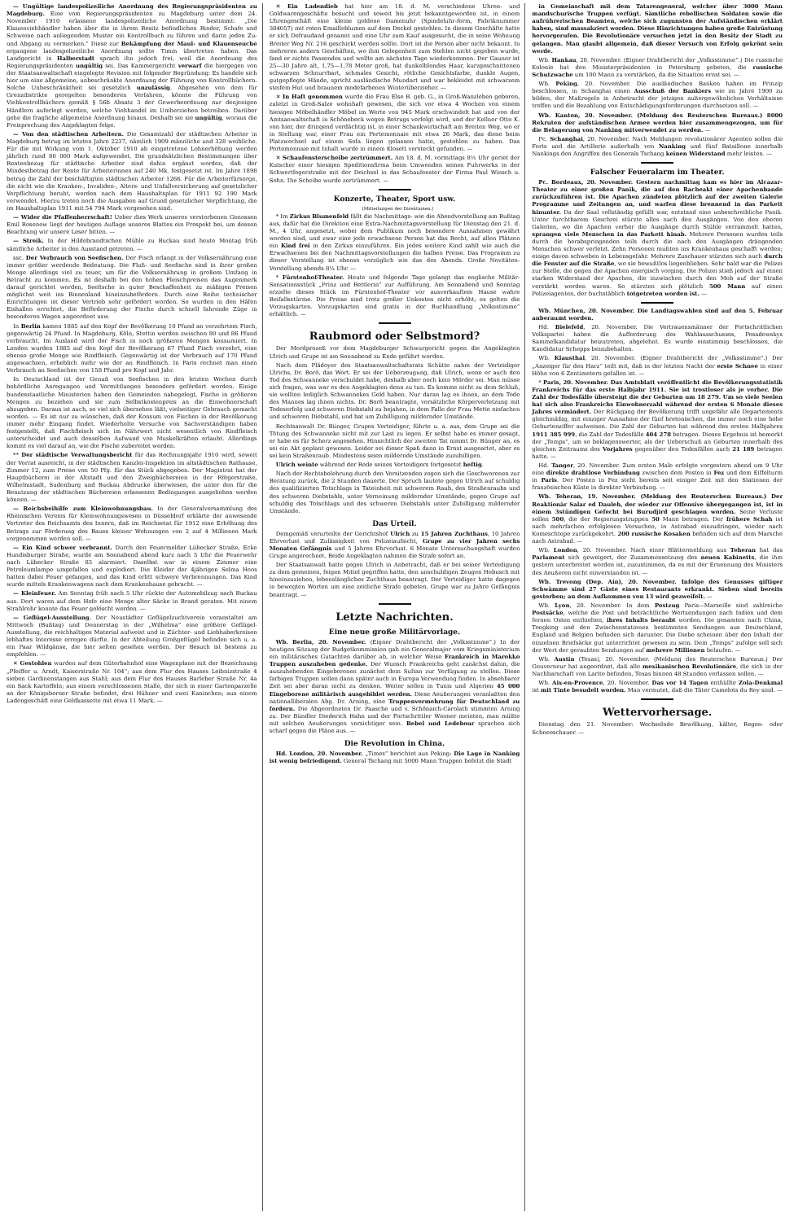— Ungültige landespolizeiliche Anordnung des Regierungspräsidenten zu Magdeburg. Eine vom Regierungspräsidenten zu Magdeburg unter dem 24. November 1910 erlassene landespolizeiliche Anordnung bestimmt: „Die Klauenviehhändler haben über die in ihrem Besitz befindlichen Rinder, Schafe und Schweine nach anliegendem Muster ein Kontrollbuch zu führen und darin jeden Zu- und Abgang zu vermerken.“ Diese zur Bekämpfung der Maul- und Klauenseuche ergangene landespolizeiliche Anordnung sollte Timm übertreten haben. Das Landgericht in Halberstadt sprach ihn jedoch frei, weil die Anordnung des Regierungspräsidenten ungültig sei. Das Kammergericht verwarf die hiergegen von der Staatsanwaltschaft eingelegte Revision mit folgender Begründung: Es handele sich hier um eine allgemeine, unbeschränkte Anordnung der Führung von Kontrollbüchern. Solche Unbeschränktheit sei gesetzlich unzulässig. Abgesehen von dem für Grenzdistrikte geregelten besonderen Verfahren, könnte die Führung von Viehkontrollbüchern gemäß § 56b Absatz 3 der Gewerbeordnung nur denjenigen Händlern auferlegt werden, welche Viehhandel im Umherziehen betreiben. Darüber gehe die fragliche allgemeine Anordnung hinaus. Deshalb sei sie ungültig, woraus die Freisprechung des Angeklagten folge.
— Von den städtischen Arbeitern. Die Gesamtzahl der städtischen Arbeiter in Magdeburg betrug im letzten Jahre 2237, nämlich 1909 männliche und 328 weibliche. Für die mit Wirkung vom 1. Oktober 1910 ab eingetretene Lohnerhöhung werden jährlich rund 80 000 Mark aufgewendet. Die grundsätzlichen Bestimmungen über Rentenbezug für städtische Arbeiter sind dahin ergänzt worden, daß der Mindestbetrag der Rente für Arbeiterinnen auf 240 Mk. festgesetzt ist. Im Jahre 1898 betrug die Zahl der beschäftigten städtischen Arbeiter 1266. Für die Arbeiterfürsorge, die nicht wie die Kranken-, Invaliden-, Alters- und Unfallversicherung auf gesetzlicher Verpflichtung beruht, werden nach dem Haushaltsplan für 1911 92 190 Mark verwendet. Hierzu treten noch die Ausgaben auf Grund gesetzlicher Verpflichtung, die im Haushaltsplan 1911 mit 54 794 Mark vorgesehen sind.
— Wider die Pfaffenherrschaft! Ueber dies Werk unseres verstorbenen Genossen Emil Rosenow liegt der heutigen Auflage unseres Blattes ein Prospekt bei, um dessen Beachtung wir unsere Leser bitten. —
— Streik. In der Hildebrandtschen Mühle zu Buckau sind heute Montag früh sämtliche Arbeiter in den Ausstand getreten. —
ssc. Der Verbrauch von Seefischen. Der Fisch erlangt in der Volksernährung eine immer größer werdende Bedeutung. Die Fluß- und Seefische sind in ihrer großen Menge allerdings viel zu teuer, um für die Volksernährung in großem Umfang in Betracht zu kommen. Es ist deshalb bei den hohen Fleischpreisen das Augenmerk darauf gerichtet worden, Seefische in guter Beschaffenheit zu mäßigen Preisen möglichst weit ins Binnenland hineinzubefördern. Durch eine Reihe technischer Einrichtungen ist dieser Vertrieb sehr gefördert worden. So wurden in den Häfen Eishallen errichtet, die Beförderung der Fische durch schnell fahrende Züge in besonderen Wagen angeordnet usw.
In Berlin kamen 1885 auf den Kopf der Bevölkerung 10 Pfund an verzehrtem Fisch, gegenwärtig 24 Pfund. In Magdeburg, Köln, Stettin werden zwischen 80 und 86 Pfund verbraucht. Im Ausland wird der Fisch in noch größeren Mengen konsumiert. In London wurden 1885 auf den Kopf der Bevölkerung 67 Pfund Fisch verzehrt, eine ebenso große Menge wie Rindfleisch. Gegenwärtig ist der Verbrauch auf 170 Pfund angewachsen, erheblich mehr wie der an Rindfleisch. In Paris rechnet man einen Verbrauch an Seefischen von 158 Pfund pro Kopf und Jahr.
In Deutschland ist der Genuß von Seefischen in den letzten Wochen durch behördliche Anregungen und Vermittlungen besonders gefördert worden. Einige bundesstaatliche Ministerien haben den Gemeinden nahegelegt, Fische in größeren Mengen zu beziehen und sie zum Selbstkostenpreis an die Einwohnerschaft abzugeben. Daraus ist auch, so viel sich übersehen läßt, vielseitiger Gebrauch gemacht worden. — Es ist nur zu wünschen, daß der Konsum von Fischen in der Bevölkerung immer mehr Eingang findet. Wiederholte Versuche von Sachverständigen haben festgestellt, daß Fischfleisch sich im Nährwert nicht wesentlich von Rindfleisch unterscheidet und auch denselben Aufwand von Muskelkräften erlaubt. Allerdings kommt es viel darauf an, wie die Fische zubereitet werden.
** Der städtische Verwaltungsbericht für das Rechnungsjahr 1910 wird, soweit der Vorrat ausreicht, in der städtischen Kanzlei-Inspektion im altstädtischen Rathause, Zimmer 12, zum Preise von 50 Pfg. für das Stück abgegeben. Der Magistrat hat der Hauptbücherei in der Altstadt und den Zweigbüchereien in der Rötgerstraße, Wilhelmstadt, Sudenburg und Buckau Abdrucke überwiesen, die unter den für die Benutzung der städtischen Büchereien erlassenen Bedingungen ausgeliehen werden können. —
— Reichsbeihilfe zum Kleinwohnungsbau. In der Generalversammlung des Rheinischen Vereins für Kleinwohnungswesen in Düsseldorf erklärte der anwesende Vertreter des Reichsamts des Innern, daß im Reichsetat für 1912 eine Erhöhung des Betrags zur Förderung des Baues kleiner Wohnungen von 2 auf 4 Millionen Mark vorgenommen werden soll. —
— Ein Kind schwer verbrannt. Durch den Feuermelder Lübecker Straße, Ecke Hundisburger Straße, wurde am Sonnabend abend kurz nach 5 Uhr die Feuerwehr nach Lübecker Straße 83 alarmiert. Daselbst war in einem Zimmer eine Petroleumlampe umgefallen und explodiert. Die Kleider der 4jährigen Selma Hoos hatten dabei Feuer gefangen, und das Kind erlitt schwere Verbrennungen. Das Kind wurde mittels Krankenwagens nach dem Krankenhause gebracht. —
— Kleinfeuer. Am Sonntag früh nach 5 Uhr rückte der Automobilzug nach Buckau aus. Dort waren auf dem Hofe eine Menge alter Säcke in Brand geraten. Mit einem Strahlrohr konnte das Feuer gelöscht werden. —
— Geflügel-Ausstellung. Der Neustädter Geflügelzuchtverein veranstaltet am Mittwoch (Bußtag) und Donnerstag in der „Wilhelma“ eine größere Geflügel-Ausstellung, die reichhaltiges Material aufweist und in Züchter- und Liebhaberkreisen lebhaftes Interesse erregen dürfte. In der Abteilung Großgeflügel befinden sich u. a. ein Paar Wildgänse, die hier selten gesehen werden. Der Besuch ist bestens zu empfehlen. —
✕ Gestohlen wurden auf dem Güterbahnhof eine Wagenplane mit der Bezeichnung „Pfeiffer u. Arndt, Kaiserstraße Nr. 104“; aus dem Flur des Hauses Leibnizstraße 4 sieben Gardinenstangen aus Stahl; aus dem Flur des Hauses Barleber Straße Nr. 4a ein Sack Kartoffeln; aus einem verschlossenen Stalle, der sich in einer Gartenparzelle an der Königsborner Straße befindet, drei Hühner und zwei Kaninchen; aus einem Ladengeschäft eine Geldkassette mit etwa 11 Mark. —
✕ Ein Ladendieb hat hier am 18. d. M. verschiedene Uhren- und Goldwarengeschäfte besucht und soweit bis jetzt bekanntgeworden ist, in einem Uhrengeschäft eine kleine goldene Damenuhr (Spindeluhr-form, Fabriknummer 384057) mit roten Emailleblumen auf dem Deckel gestohlen. In diesem Geschäfte hatte er sich Defraudand genannt und eine Uhr zum Kauf ausgesucht, die in seine Wohnung Breiter Weg Nr. 216 geschickt werden sollte. Dort ist die Person aber nicht bekannt. In mehreren andern Geschäften, wo ihm Gelegenheit zum Stehlen nicht gegeben wurde, fand er nichts Passendes und wollte am nächsten Tage wiederkommen. Der Gauner ist 25—30 Jahre alt, 1,75—1,78 Meter groß, hat dunkelblondes Haar, kurzgeschnittenen schwarzen Schnurrbart, schmales Gesicht, rötliche Gesichtsfarbe, dunkle Augen, gutgepflegte Hände, spricht ausländische Mundart und war bekleidet mit schwarzem steifem Hut und braunem modefarbenen Winterüberzieher. —
✕ In Haft genommen wurde die Frau Else B. geb. G., in Groß-Wanzleben geboren, zuletzt in Groß-Salze wohnhaft gewesen, die sich vor etwa 4 Wochen von einem hiesigen Möbelhändler Möbel im Werte von 945 Mark erschwindelt hat und von der Amtsanwaltschaft in Schönebeck wegen Betrugs verfolgt wird, und der Kellner Otto K. von hier, der dringend verdächtig ist, in einer Schankwirtschaft am Breiten Weg, wo er in Stellung war, einer Frau ein Portemonnaie mit etwa 26 Mark, das diese beim Platzwechsel auf einem Sofa liegen gelassen hatte, gestohlen zu haben. Das Portemonnaie mit Inhalt wurde in einem Klosett versteckt gefunden. —
✕ Schaufensterscheibe zertrümmert. Am 18. d. M. vormittags 8½ Uhr geriet der Kutscher einer hiesigen Speditionsfirma beim Umwenden seines Fuhrwerks in der Schwertfegerstraße mit der Deichsel in das Schaufenster der Firma Paul Winsch u. Sohn. Die Scheibe wurde zertrümmert. —
Konzerte, Theater, Sport usw.
(Mitteilungen der Direktionen.)
* Im Zirkus Blumenfeld fällt die Nachmittags- wie die Abendvorstellung am Bußtag aus, dafür hat die Direktion eine Extra-Nachmittagsvorstellung für Dienstag den 21. d. M., 4 Uhr, angesetzt, wobei dem Publikum noch besondere Ausnahmen gewährt worden sind, und zwar eine jede erwachsene Person hat das Recht, auf allen Plätzen ein Kind frei in den Zirkus einzuführen. Ein jedes weitere Kind zahlt wie auch die Erwachsenen bei den Nachmittagsvorstellungen die halben Preise. Das Programm zu dieser Vorstellung ist ebenso vorzüglich wie das des Abends. Große Novitäten-Vorstellung abends 8¼ Uhr. —
* Fürstenhof-Theater. Heute und folgende Tage gelangt das englische Militär-Sensationsstück „Prinz und Bettlerin“ zur Aufführung. Am Sonnabend und Sonntag erzielte dieses Stück im Fürstenhof-Theater vor ausverkauftem Hause wahre Beifallsstürme. Die Preise sind trotz großer Unkosten nicht erhöht; es gelten die Vorzugskarten. Vorzugskarten sind gratis in der Buchhandlung „Volksstimme“ erhältlich. —
Raubmord oder Selbstmord?
Der Mordprozeß vor dem Magdeburger Schwurgericht gegen die Angeklagten Ulrich und Grupe ist am Sonnabend zu Ende geführt worden.
Nach dem Plädoyer des Staatsanwaltschaftsrats Schütte nahm der Verteidiger Ulrichs, Dr. Borö, das Wort. Er sei der Ueberzeugung, daß Ulrich, wenn er auch den Tod des Schwanneke verschuldet habe, deshalb aber noch kein Mörder sei. Man müsse sich fragen, was war es den Angeklagten denn zu tun. Es komme nicht zu dem Schluß, sie wollten lediglich Schwannekes Geld haben. Nur daran lag es ihnen, an dem Tode des Mannes lag ihnen nichts. Dr. Borö beantragte, vorsätzliche Körperverletzung mit Todeserfolg und schweren Diebstahl zu bejahen, in dem Falle der Frau Mette einfachen und schweren Diebstahl, und bat um Zubilligung mildernder Umstände.
Rechtsanwalt Dr. Bünger, Grupes Verteidiger, führte u. a. aus, dem Grupe sei die Tötung des Schwanneke nicht mit zur Last zu legen. Er selbst habe es immer gesagt, er habe es für Scherz angesehen. Hinsichtlich der zweiten Tat nimmt Dr. Bünger an, es sei ein Akt geplant gewesen. Leider sei dieser Spaß dann in Ernst ausgeartet, aber es sei kein Straßenraub. Mindestens seien mildernde Umstände zuzubilligen.
Ulrich weinte während der Rede seines Verteidigers fortgesetzt heftig.
Nach der Rechtsbelehrung durch den Vorsitzenden zogen sich die Geschworenen zur Beratung zurück, die 2 Stunden dauerte. Der Spruch lautete gegen Ulrich auf schuldig des qualifizierten Totschlags in Tateinheit mit schwerem Raub, des Straßenraubs und des schweren Diebstahls, unter Verneinung mildernder Umstände, gegen Grupe auf schuldig des Totschlags und des schweren Diebstahls unter Zubilligung mildernder Umstände.
Das Urteil.
Demgemäß verurteilte der Gerichtshof Ulrich zu 15 Jahren Zuchthaus, 10 Jahren Ehrverlust und Zulässigkeit von Polizeiaufsicht, Grupe zu vier Jahren sechs Monaten Gefängnis und 5 Jahren Ehrverlust. 6 Monate Untersuchungshaft wurden Grupe angerechnet. Beide Angeklagten nahmen die Strafe sofort an.
Der Staatsanwalt hatte gegen Ulrich in Anbetracht, daß er bei seiner Verteidigung zu dem gemeinen, feigen Mittel gegriffen hatte, den unschuldigen Zeugen Hobusch mit hineinzuziehen, lebenslängliches Zuchthaus beantragt. Der Verteidiger hatte dagegen in bewegten Worten um eine zeitliche Strafe gebeten. Grupe war zu Jahre Gefängnis beantragt. —
Letzte Nachrichten.
Eine neue große Militärvorlage.
Wb. Berlin, 20. November. (Eigner Drahtbericht der „Volksstimme“.) In der heutigen Sitzung der Budgetkommission gab ein Generalmajor vom Kriegsministerium ein militärisches Gutachten darüber ab, in welcher Weise Frankreich in Marokko Truppen auszuheben gedenke. Der Wunsch Frankreichs geht zunächst dahin, die auszuhebenden Eingeborenen zunächst dem Sultan zur Verfügung zu stellen. Diese farbigen Truppen sollen dann später auch in Europa Verwendung finden. In absehbarer Zeit sei aber daran nicht zu denken. Weiter sollen in Tunis und Algerien 45 000 Eingeborene militärisch ausgebildet werden. Diese Aeußerungen veranlaßten den nationalliberalen Abg. Dr. Arning, eine Truppenvermehrung für Deutschland zu fordern. Die Abgeordneten Dr. Paasche und v. Schönaich-Carolath stimmten Arning zu. Der Bündler Diederich Hahn und der Fortschrittler Wiemer meinten, man müßte mit solchen Aeußerungen vorsichtiger sein. Bebel und Ledebour sprachen sich scharf gegen die Pläne aus. —
Die Revolution in China.
Hd. London, 20. November. „Times“ berichtet aus Peking: Die Lage in Nanking ist wenig befriedigend. General Tschang mit 5000 Mann Truppen befetzt die Stadt
in Gemeinschaft mit dem Tatarengeneral, welcher über 3000 Mann mandschurische Truppen verfügt. Sämtliche rebellischen Soldaten sowie die aufrührerischen Beamten, welche sich zugunsten der Aufständischen erklärt haben, sind massakriert worden. Diese Hinrichtungen haben große Entrüstung hervorgerufen. Die Revolutionäre versuchen jetzt in den Besitz der Stadt zu gelangen. Man glaubt allgemein, daß dieser Versuch von Erfolg gekrönt sein werde.
Wb. Hankau, 20. November. (Eigner Drahtbericht der „Volksstimme“.) Die russische Kolonie hat den Ministerpräsidenten in Petersburg gebeten, die russische Schutzwache um 100 Mann zu verstärken, da die Situation ernst sei. —
Wb. Peking, 20. November. Die ausländischen Banken haben im Prinzip beschlossen, in Schanghai einen Ausschuß der Bankiers wie im Jahre 1900 zu bilden, der Maßregeln in Anbetracht der jetzigen außergewöhnlichen Verhältnisse treffen und die Bezahlung von Entschädigungsforderungen durchsetzen soll. —
Wb. Kanton, 20. November. (Meldung des Reuterschen Bureaus.) 8000 Rekruten der aufständischen Armee werden hier zusammengezogen, um für die Belagerung von Nanking mitverwendet zu werden. —
Pc. Schanghai, 20. November. Nach Meldungen revolutionärer Agenten sollen die Forts und die Artillerie außerhalb von Nanking und fünf Bataillone innerhalb Nankings den Angriffen des Generals Tschang keinen Widerstand mehr leisten. —
Falscher Feueralarm im Theater.
Pc. Bordeaux, 20. November. Gestern nachmittag kam es hier im Alcazar-Theater zu einer großen Panik, die auf den Racheakt einer Apachenbande zurückzuführen ist. Die Apachen zündeten plötzlich auf der zweiten Galerie Programme und Zeitungen an, und warfen diese brennend in das Parkett hinunter. Da der Saal vollständig gefüllt war, entstand eine unbeschreibliche Panik. Unter furchtbarem Geschrei stürzte alles nach den Ausgängen. Von den oberen Galerien, wo die Apachen vorher die Ausgänge durch Stühle verrammelt hatten, sprangen viele Menschen in das Parkett hinab. Mehrere Personen wurden teils durch die herabspringenden teils durch die nach den Ausgängen drängenden Menschen schwer verletzt. Zehn Personen mußten ins Krankenhaus geschafft werden; einige davon schweben in Lebensgefahr. Mehrere Zuschauer stürzten sich auch durch die Fenster auf die Straße, wo sie bewußtlos liegenblieben. Sehr bald war die Polizei zur Stelle, die gegen die Apachen energisch vorging. Die Polizei stieß jedoch auf einen starken Widerstand der Apachen, die inzwischen durch den Mob auf der Straße verstärkt worden waren. So stürzten sich plötzlich 500 Mann auf einen Polizeiagenten, der buchstäblich totgetreten worden ist. —
Wb. München, 20. November. Die Landtagswahlen sind auf den 5. Februar anberaumt worden.
Hd. Bielefeld, 20. November. Die Vertrauensmänner der Fortschrittlichen Volkspartei haben die Aufforderung des Wahlausschusses, Posadowskys Sammelkandidatur beizutreten, abgelehnt. Es wurde einstimmig beschlossen, die Kandidatur Schepps beizubehalten.
Wb. Klausthal, 20. November. (Eigner Drahtbericht der „Volksstimme“.) Der „Anzeiger für den Harz“ teilt mit, daß in der letzten Nacht der erste Schnee in einer Höhe von 6 Zentimetern gefallen ist. —
* Paris, 20. November. Das Amtsblatt veröffentlicht die Bevölkerungsstatistik Frankreichs für das erste Halbjahr 1911. Sie ist trostloser als je vorher. Die Zahl der Todesfälle übersteigt die der Geburten um 18 279. Um so viele Seelen hat sich also Frankreichs Einwohnerzahl während der ersten 6 Monate dieses Jahres vermindert. Der Rückgang der Bevölkerung trifft ungefähr alle Departements gleichmäßig, mit einziger Ausnahme der fünf bretonischen, die immer noch eine hohe Geburtenziffer aufweisen. Die Zahl der Geburten hat während des ersten Halbjahres 1911 385 999, die Zahl der Todesfälle 404 278 betragen. Dieses Ergebnis ist bemerkt der „Temps“, um so beklagenswerter, als der Ueberschuß an Geburten innerhalb des gleichen Zeitraums des Vorjahres gegenüber den Todesfällen auch 21 189 betragen hatte. —
Hd. Tanger, 20. November. Zum ersten Male erfolgte vorgestern abend um 9 Uhr eine direkte drahtlose Verbindung zwischen dem Posten in Fez und dem Eiffelturm in Paris. Der Posten in Fez steht bereits seit einiger Zeit mit den Stationen der französischen Küste in direkter Verbindung. —
Wb. Teheran, 19. November. (Meldung des Reuterschen Bureaus.) Der Reaktionär Salar ed Dauleh, der wieder zur Offensive übergegangen ist, ist in einem 3stündigen Gefecht bei Burudjird geschlagen worden. Seine Verluste sollen 500, die der Regierungstruppen 50 Mann betragen. Der frühere Schah ist nach mehrfachen erfolglosen Versuchen, in Astrabad einzudringen, wieder nach Komeschtepe zurückgekehrt. 200 russische Kosaken befinden sich auf dem Marsche nach Astrabad. —
Wb. London, 20. November. Nach einer Blättermeldung aus Teheran hat das Parlament sich geweigert, der Zusammensetzung des neuen Kabinetts, die ihm gestern unterbreitet worden ist, zuzustimmen, da es mit der Ernennung des Ministers des Aeußeren nicht einverstanden ist. —
Wb. Trevong (Dep. Ain), 20. November. Infolge des Genusses giftiger Schwämme sind 27 Gäste eines Restaurants erkrankt. Sieben sind bereits gestorben; an dem Aufkommen von 13 wird gezweifelt. —
Wb. Lyon, 20. November. In dem Postzug Paris—Marseille sind zahlreiche Postsäcke, welche die Post und beträchtliche Wertsendungen nach Indien und dem fernen Osten enthielten, ihres Inhalts beraubt worden. Die gesamten nach China, Tongking und den Zwischenstationen bestimmten Sendungen aus Deutschland, England und Belgien befinden sich darunter. Die Diebe scheinen über den Inhalt der einzelnen Briefsäcke gut unterrichtet gewesen zu sein. Dem „Temps“ zufolge soll sich der Wert der geraubten Sendungen auf mehrere Millionen belaufen. —
Wb. Austin (Texas), 20. November. (Meldung des Reuterschen Bureaus.) Der Gouverneur hat angeordnet, daß alle mexikanischen Revolutionäre, die sich in der Nachbarschaft von Larito befinden, Texas binnen 48 Stunden verlassen sollen. —
Wb. Aix-en-Provence, 20. November. Das vor 14 Tagen enthüllte Zola-Denkmal ist mit Tinte besudelt worden. Man vermutet, daß die Täter Camelots du Roy sind. —
Wettervorhersage.
Dienstag den 21. November: Wechselnde Bewölkung, kälter, Regen- oder Schneeschauer. —